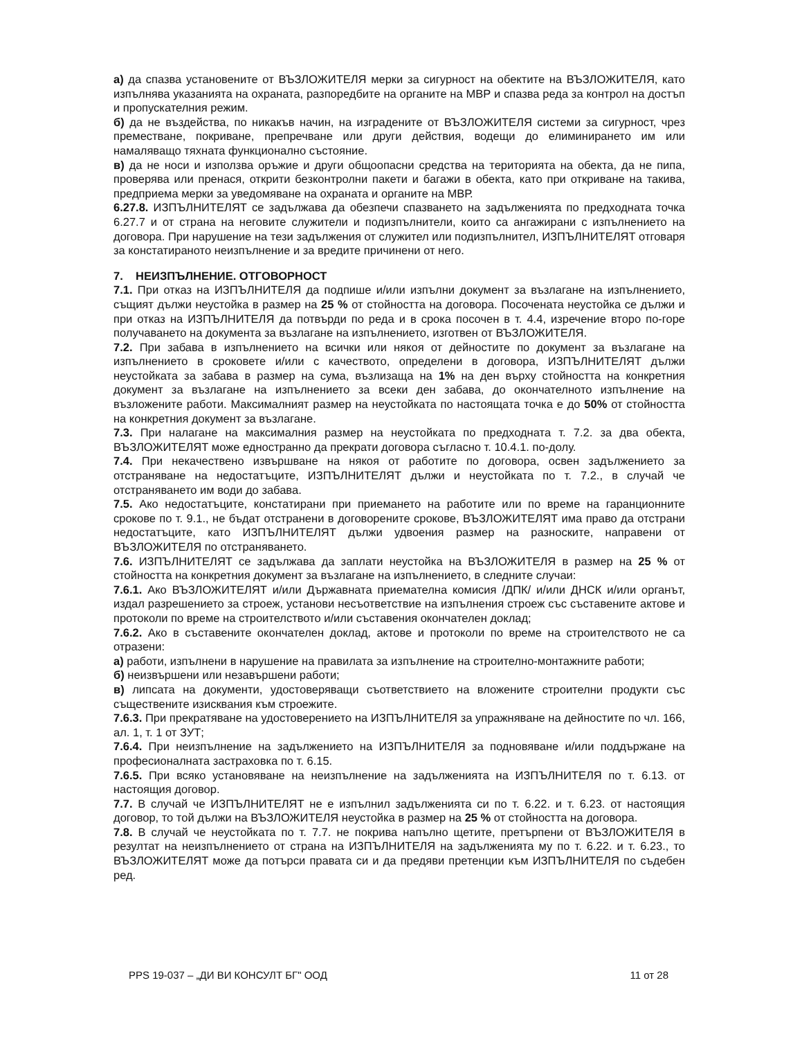а) да спазва установените от ВЪЗЛОЖИТЕЛЯ мерки за сигурност на обектите на ВЪЗЛОЖИТЕЛЯ, като изпълнява указанията на охраната, разпоредбите на органите на МВР и спазва реда за контрол на достъп и пропускателния режим.
б) да не въздейства, по никакъв начин, на изградените от ВЪЗЛОЖИТЕЛЯ системи за сигурност, чрез преместване, покриване, препречване или други действия, водещи до елиминирането им или намаляващо тяхната функционално състояние.
в) да не носи и използва оръжие и други общоопасни средства на територията на обекта, да не пипа, проверява или пренася, открити безконтролни пакети и багажи в обекта, като при откриване на такива, предприема мерки за уведомяване на охраната и органите на МВР.
6.27.8. ИЗПЪЛНИТЕЛЯТ се задължава да обезпечи спазването на задълженията по предходната точка 6.27.7 и от страна на неговите служители и подизпълнители, които са ангажирани с изпълнението на договора. При нарушение на тези задължения от служител или подизпълнител, ИЗПЪЛНИТЕЛЯТ отговаря за констатираното неизпълнение и за вредите причинени от него.
7. НЕИЗПЪЛНЕНИЕ. ОТГОВОРНОСТ
7.1. При отказ на ИЗПЪЛНИТЕЛЯ да подпише и/или изпълни документ за възлагане на изпълнението, същият дължи неустойка в размер на 25 % от стойността на договора. Посочената неустойка се дължи и при отказ на ИЗПЪЛНИТЕЛЯ да потвърди по реда и в срока посочен в т. 4.4, изречение второ по-горе получаването на документа за възлагане на изпълнението, изготвен от ВЪЗЛОЖИТЕЛЯ.
7.2. При забава в изпълнението на всички или някоя от дейностите по документ за възлагане на изпълнението в сроковете и/или с качеството, определени в договора, ИЗПЪЛНИТЕЛЯТ дължи неустойката за забава в размер на сума, възлизаща на 1% на ден върху стойността на конкретния документ за възлагане на изпълнението за всеки ден забава, до окончателното изпълнение на възложените работи. Максималният размер на неустойката по настоящата точка е до 50% от стойността на конкретния документ за възлагане.
7.3. При налагане на максималния размер на неустойката по предходната т. 7.2. за два обекта, ВЪЗЛОЖИТЕЛЯТ може едностранно да прекрати договора съгласно т. 10.4.1. по-долу.
7.4. При некачествено извършване на някоя от работите по договора, освен задължението за отстраняване на недостатъците, ИЗПЪЛНИТЕЛЯТ дължи и неустойката по т. 7.2., в случай че отстраняването им води до забава.
7.5. Ако недостатъците, констатирани при приемането на работите или по време на гаранционните срокове по т. 9.1., не бъдат отстранени в договорените срокове, ВЪЗЛОЖИТЕЛЯТ има право да отстрани недостатъците, като ИЗПЪЛНИТЕЛЯТ дължи удвоения размер на разноските, направени от ВЪЗЛОЖИТЕЛЯ по отстраняването.
7.6. ИЗПЪЛНИТЕЛЯТ се задължава да заплати неустойка на ВЪЗЛОЖИТЕЛЯ в размер на 25 % от стойността на конкретния документ за възлагане на изпълнението, в следните случаи:
7.6.1. Ако ВЪЗЛОЖИТЕЛЯТ и/или Държавната приемателна комисия /ДПК/ и/или ДНСК и/или органът, издал разрешението за строеж, установи несъответствие на изпълнения строеж със съставените актове и протоколи по време на строителството и/или съставения окончателен доклад;
7.6.2. Ако в съставените окончателен доклад, актове и протоколи по време на строителството не са отразени:
а) работи, изпълнени в нарушение на правилата за изпълнение на строително-монтажните работи;
б) неизвършени или незавършени работи;
в) липсата на документи, удостоверяващи съответствието на вложените строителни продукти със съществените изисквания към строежите.
7.6.3. При прекратяване на удостоверението на ИЗПЪЛНИТЕЛЯ за упражняване на дейностите по чл. 166, ал. 1, т. 1 от ЗУТ;
7.6.4. При неизпълнение на задължението на ИЗПЪЛНИТЕЛЯ за подновяване и/или поддържане на професионалната застраховка по т. 6.15.
7.6.5. При всяко установяване на неизпълнение на задълженията на ИЗПЪЛНИТЕЛЯ по т. 6.13. от настоящия договор.
7.7. В случай че ИЗПЪЛНИТЕЛЯТ не е изпълнил задълженията си по т. 6.22. и т. 6.23. от настоящия договор, то той дължи на ВЪЗЛОЖИТЕЛЯ неустойка в размер на 25 % от стойността на договора.
7.8. В случай че неустойката по т. 7.7. не покрива напълно щетите, претърпени от ВЪЗЛОЖИТЕЛЯ в резултат на неизпълнението от страна на ИЗПЪЛНИТЕЛЯ на задълженията му по т. 6.22. и т. 6.23., то ВЪЗЛОЖИТЕЛЯТ може да потърси правата си и да предяви претенции към ИЗПЪЛНИТЕЛЯ по съдебен ред.
PPS 19-037 – „ДИ ВИ КОНСУЛТ БГ" ООД 11 от 28